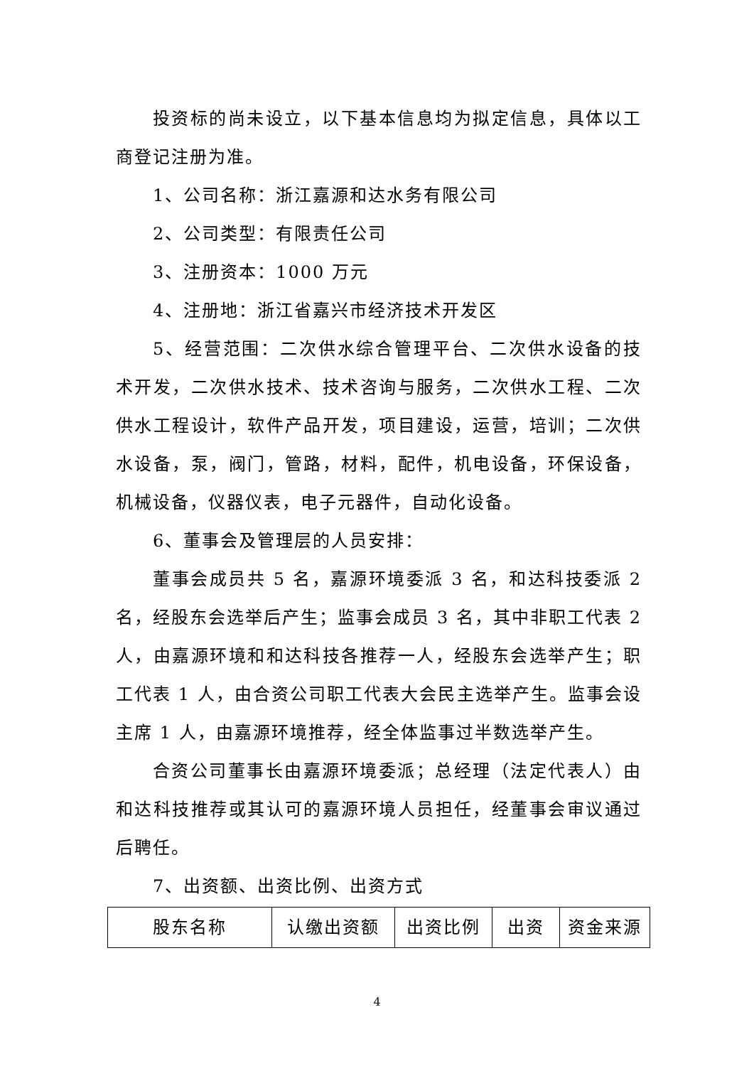投资标的尚未设立，以下基本信息均为拟定信息，具体以工商登记注册为准。
1、公司名称：浙江嘉源和达水务有限公司
2、公司类型：有限责任公司
3、注册资本：1000 万元
4、注册地：浙江省嘉兴市经济技术开发区
5、经营范围：二次供水综合管理平台、二次供水设备的技术开发，二次供水技术、技术咨询与服务，二次供水工程、二次供水工程设计，软件产品开发，项目建设，运营，培训；二次供水设备，泵，阀门，管路，材料，配件，机电设备，环保设备，机械设备，仪器仪表，电子元器件，自动化设备。
6、董事会及管理层的人员安排：
董事会成员共 5 名，嘉源环境委派 3 名，和达科技委派 2 名，经股东会选举后产生；监事会成员 3 名，其中非职工代表 2 人，由嘉源环境和和达科技各推荐一人，经股东会选举产生；职工代表 1 人，由合资公司职工代表大会民主选举产生。监事会设主席 1 人，由嘉源环境推荐，经全体监事过半数选举产生。
合资公司董事长由嘉源环境委派；总经理（法定代表人）由和达科技推荐或其认可的嘉源环境人员担任，经董事会审议通过后聘任。
7、出资额、出资比例、出资方式
| 股东名称 | 认缴出资额 | 出资比例 | 出资 | 资金来源 |
4